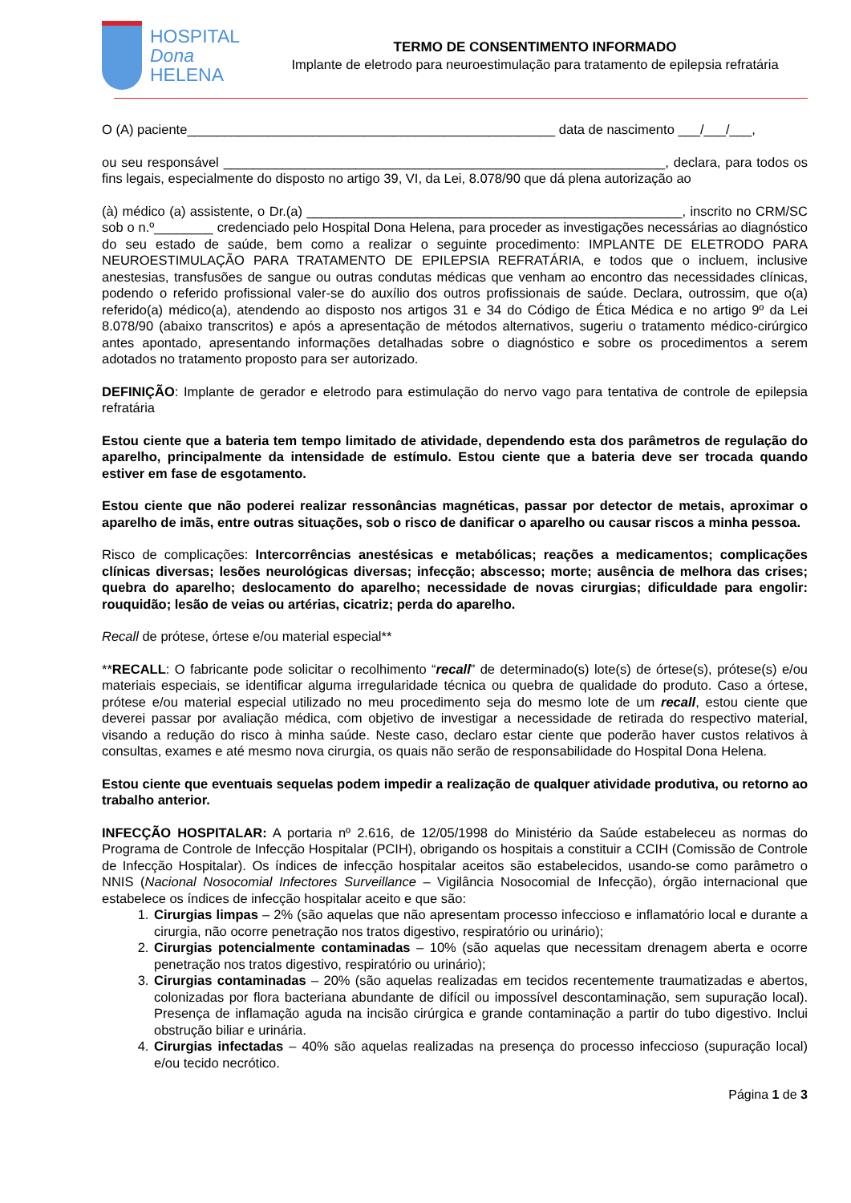HOSPITAL
Dona
HELENA
TERMO DE CONSENTIMENTO INFORMADO
Implante de eletrodo para neuroestimulação para tratamento de epilepsia refratária
O (A) paciente__________________________________________________ data de nascimento ___/___/___,
ou seu responsável ____________________________________________________________, declara, para todos os fins legais, especialmente do disposto no artigo 39, VI, da Lei, 8.078/90 que dá plena autorização ao
(à) médico (a) assistente, o Dr.(a) ___________________________________________________, inscrito no CRM/SC sob o n.º________ credenciado pelo Hospital Dona Helena, para proceder as investigações necessárias ao diagnóstico do seu estado de saúde, bem como a realizar o seguinte procedimento: IMPLANTE DE ELETRODO PARA NEUROESTIMULAÇÃO PARA TRATAMENTO DE EPILEPSIA REFRATÁRIA, e todos que o incluem, inclusive anestesias, transfusões de sangue ou outras condutas médicas que venham ao encontro das necessidades clínicas, podendo o referido profissional valer-se do auxílio dos outros profissionais de saúde. Declara, outrossim, que o(a) referido(a) médico(a), atendendo ao disposto nos artigos 31 e 34 do Código de Ética Médica e no artigo 9º da Lei 8.078/90 (abaixo transcritos) e após a apresentação de métodos alternativos, sugeriu o tratamento médico-cirúrgico antes apontado, apresentando informações detalhadas sobre o diagnóstico e sobre os procedimentos a serem adotados no tratamento proposto para ser autorizado.
DEFINIÇÃO: Implante de gerador e eletrodo para estimulação do nervo vago para tentativa de controle de epilepsia refratária
Estou ciente que a bateria tem tempo limitado de atividade, dependendo esta dos parâmetros de regulação do aparelho, principalmente da intensidade de estímulo. Estou ciente que a bateria deve ser trocada quando estiver em fase de esgotamento.
Estou ciente que não poderei realizar ressonâncias magnéticas, passar por detector de metais, aproximar o aparelho de imãs, entre outras situações, sob o risco de danificar o aparelho ou causar riscos a minha pessoa.
Risco de complicações: Intercorrências anestésicas e metabólicas; reações a medicamentos; complicações clínicas diversas; lesões neurológicas diversas; infecção; abscesso; morte; ausência de melhora das crises; quebra do aparelho; deslocamento do aparelho; necessidade de novas cirurgias; dificuldade para engolir: rouquidão; lesão de veias ou artérias, cicatriz; perda do aparelho.
Recall de prótese, órtese e/ou material especial**
**RECALL: O fabricante pode solicitar o recolhimento “recall” de determinado(s) lote(s) de órtese(s), prótese(s) e/ou materiais especiais, se identificar alguma irregularidade técnica ou quebra de qualidade do produto. Caso a órtese, prótese e/ou material especial utilizado no meu procedimento seja do mesmo lote de um recall, estou ciente que deverei passar por avaliação médica, com objetivo de investigar a necessidade de retirada do respectivo material, visando a redução do risco à minha saúde. Neste caso, declaro estar ciente que poderão haver custos relativos à consultas, exames e até mesmo nova cirurgia, os quais não serão de responsabilidade do Hospital Dona Helena.
Estou ciente que eventuais sequelas podem impedir a realização de qualquer atividade produtiva, ou retorno ao trabalho anterior.
INFECÇÃO HOSPITALAR: A portaria nº 2.616, de 12/05/1998 do Ministério da Saúde estabeleceu as normas do Programa de Controle de Infecção Hospitalar (PCIH), obrigando os hospitais a constituir a CCIH (Comissão de Controle de Infecção Hospitalar). Os índices de infecção hospitalar aceitos são estabelecidos, usando-se como parâmetro o NNIS (Nacional Nosocomial Infectores Surveillance – Vigilância Nosocomial de Infecção), órgão internacional que estabelece os índices de infecção hospitalar aceito e que são:
1. Cirurgias limpas – 2% (são aquelas que não apresentam processo infeccioso e inflamatório local e durante a cirurgia, não ocorre penetração nos tratos digestivo, respiratório ou urinário);
2. Cirurgias potencialmente contaminadas – 10% (são aquelas que necessitam drenagem aberta e ocorre penetração nos tratos digestivo, respiratório ou urinário);
3. Cirurgias contaminadas – 20% (são aquelas realizadas em tecidos recentemente traumatizadas e abertos, colonizadas por flora bacteriana abundante de difícil ou impossível descontaminação, sem supuração local). Presença de inflamação aguda na incisão cirúrgica e grande contaminação a partir do tubo digestivo. Inclui obstrução biliar e urinária.
4. Cirurgias infectadas – 40% são aquelas realizadas na presença do processo infeccioso (supuração local) e/ou tecido necrótico.
Página 1 de 3